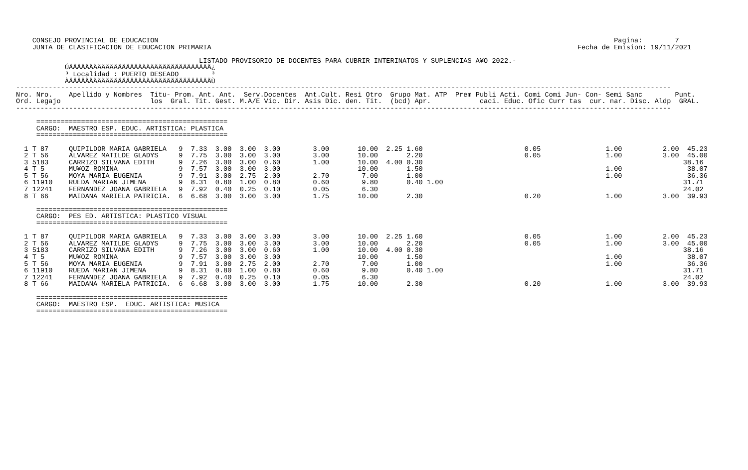CONSEJO PROVINCIAL DE EDUCACION                                                                                                                Pagina:        7
    JUNTA DE CLASIFICACION DE EDUCACION PRIMARIA                                                                                          Fecha de Emision: 19/11/2021

                                             LISTADO PROVISORIO DE DOCENTES PARA CUBRIR INTERINATOS Y SUPLENCIAS A¥O 2022.-
            ÚÄÄÄÄÄÄÄÄÄÄÄÄÄÄÄÄÄÄÄÄÄÄÄÄÄÄÄÄÄÄÄÄÄÄÄ¿
            ³ Localidad : PUERTO DESEADO        ³
            ÀÄÄÄÄÄÄÄÄÄÄÄÄÄÄÄÄÄÄÄÄÄÄÄÄÄÄÄÄÄÄÄÄÄÄÄÙ
-----------------------------------------------------------------------------------------------------------------------------------------------------------------
Nro. Nro.    Apellido y Nombres  Titu- Prom. Ant. Ant.  Serv.Docentes  Ant.Cult. Resi Otro  Grupo Mat. ATP  Prem Publi Acti. Comi Comi Jun- Con- Semi Sanc        Punt.
Ord. Legajo                      los  Gral. Tit. Gest. M.A/E Vic. Dir. Asis Dic. den. Tit.  (bcd) Apr.            caci. Educ. Ofic Curr tas  cur. nar. Disc. Aldp  GRAL.
-----------------------------------------------------------------------------------------------------------------------------------------------------------------

     ===============================================
     CARGO:  MAESTRO ESP. EDUC. ARTISTICA: PLASTICA
     ===============================================

  1 T 87     QUIPILDOR MARIA GABRIELA   9  7.33  3.00  3.00  3.00        3.00       10.00  2.25 1.60                         0.05                1.00          2.00  45.23
  2 T 56     ALVAREZ MATILDE GLADYS     9  7.75  3.00  3.00  3.00        3.00       10.00       2.20                         0.05                1.00          3.00  45.00
  3 5183     CARRIZO SILVANA EDITH      9  7.26  3.00  3.00  0.60        1.00       10.00  4.00 0.30                                                                38.16
  4 T 5      MU¥OZ ROMINA               9  7.57  3.00  3.00  3.00                   10.00       1.50                                             1.00                38.07
  5 T 56     MOYA MARIA EUGENIA         9  7.91  3.00  2.75  2.00        2.70        7.00       1.00                                             1.00                36.36
  6 11910    RUEDA MARIAN JIMENA        9  8.31  0.80  1.00  0.80        0.60        9.80       0.40 1.00                                                           31.71
  7 12241    FERNANDEZ JOANA GABRIELA   9  7.92  0.40  0.25  0.10        0.05        6.30                                                                           24.02
  8 T 66     MAIDANA MARIELA PATRICIA.  6  6.68  3.00  3.00  3.00        1.75       10.00       2.30                         0.20                1.00          3.00  39.93

     ===============================================
     CARGO:  PES ED. ARTISTICA: PLASTICO VISUAL
     ===============================================

  1 T 87     QUIPILDOR MARIA GABRIELA   9  7.33  3.00  3.00  3.00        3.00       10.00  2.25 1.60                         0.05                1.00          2.00  45.23
  2 T 56     ALVAREZ MATILDE GLADYS     9  7.75  3.00  3.00  3.00        3.00       10.00       2.20                         0.05                1.00          3.00  45.00
  3 5183     CARRIZO SILVANA EDITH      9  7.26  3.00  3.00  0.60        1.00       10.00  4.00 0.30                                                                38.16
  4 T 5      MU¥OZ ROMINA               9  7.57  3.00  3.00  3.00                   10.00       1.50                                             1.00                38.07
  5 T 56     MOYA MARIA EUGENIA         9  7.91  3.00  2.75  2.00        2.70        7.00       1.00                                             1.00                36.36
  6 11910    RUEDA MARIAN JIMENA        9  8.31  0.80  1.00  0.80        0.60        9.80       0.40 1.00                                                           31.71
  7 12241    FERNANDEZ JOANA GABRIELA   9  7.92  0.40  0.25  0.10        0.05        6.30                                                                           24.02
  8 T 66     MAIDANA MARIELA PATRICIA.  6  6.68  3.00  3.00  3.00        1.75       10.00       2.30                         0.20                1.00          3.00  39.93

     ===============================================
     CARGO:  MAESTRO ESP.  EDUC. ARTISTICA: MUSICA
     ===============================================